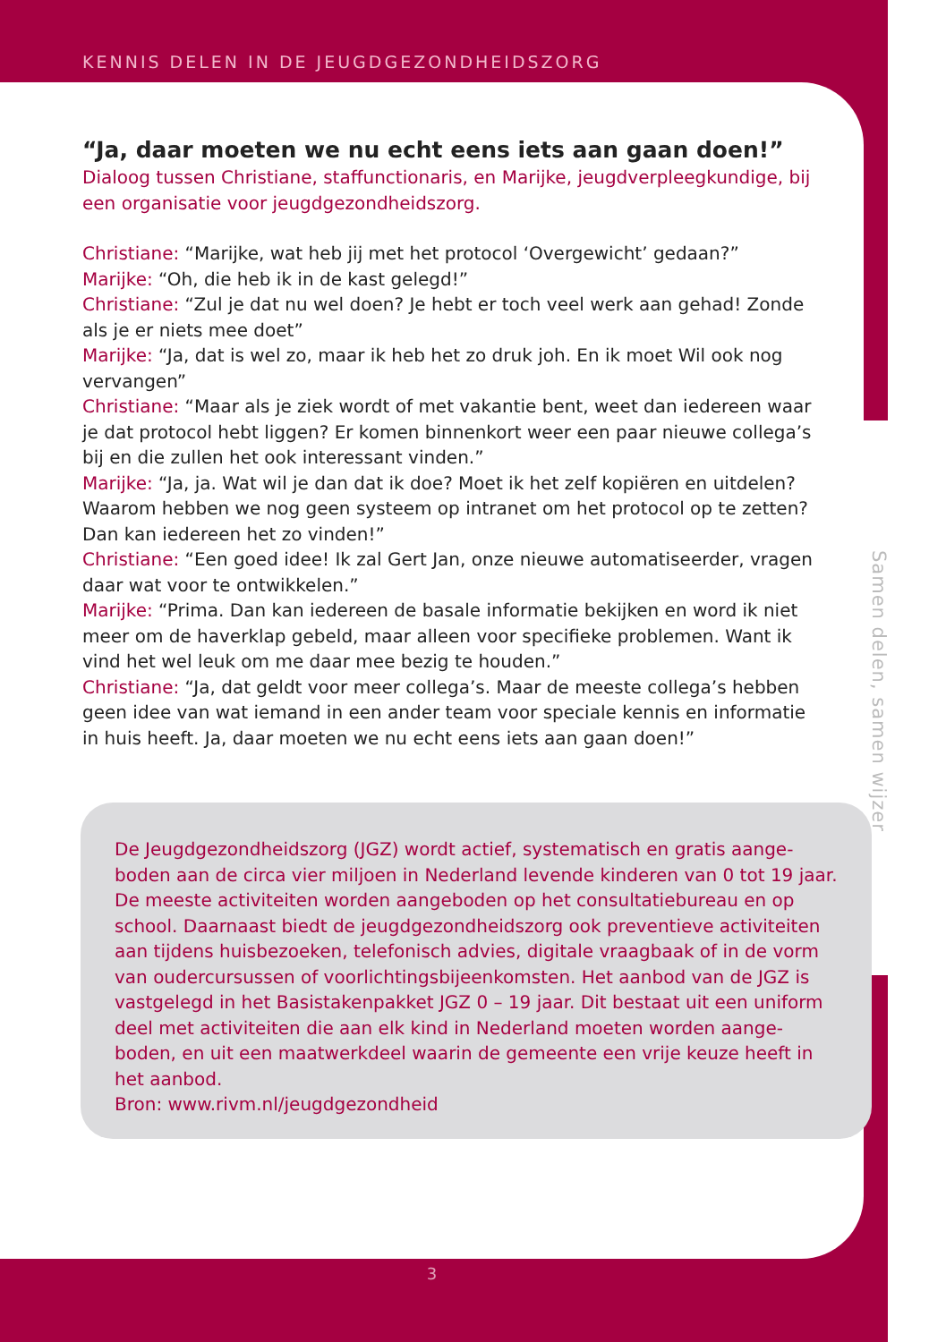KENNIS DELEN IN DE JEUGDGEZONDHEIDSZORG
“Ja, daar moeten we nu echt eens iets aan gaan doen!”
Dialoog tussen Christiane, staffunctionaris, en Marijke, jeugdverpleegkundige, bij een organisatie voor jeugdgezondheidszorg.
Christiane: “Marijke, wat heb jij met het protocol ‘Overgewicht’ gedaan?”
Marijke: “Oh, die heb ik in de kast gelegd!”
Christiane: “Zul je dat nu wel doen? Je hebt er toch veel werk aan gehad! Zonde als je er niets mee doet”
Marijke: “Ja, dat is wel zo, maar ik heb het zo druk joh. En ik moet Wil ook nog vervangen”
Christiane: “Maar als je ziek wordt of met vakantie bent, weet dan iedereen waar je dat protocol hebt liggen? Er komen binnenkort weer een paar nieuwe collega’s bij en die zullen het ook interessant vinden.”
Marijke: “Ja, ja. Wat wil je dan dat ik doe? Moet ik het zelf kopiëren en uitdelen? Waarom hebben we nog geen systeem op intranet om het protocol op te zetten? Dan kan iedereen het zo vinden!”
Christiane: “Een goed idee! Ik zal Gert Jan, onze nieuwe automatiseerder, vragen daar wat voor te ontwikkelen.”
Marijke: “Prima. Dan kan iedereen de basale informatie bekijken en word ik niet meer om de haverklap gebeld, maar alleen voor specifieke problemen. Want ik vind het wel leuk om me daar mee bezig te houden.”
Christiane: “Ja, dat geldt voor meer collega’s. Maar de meeste collega’s hebben geen idee van wat iemand in een ander team voor speciale kennis en informatie in huis heeft. Ja, daar moeten we nu echt eens iets aan gaan doen!”
De Jeugdgezondheidszorg (JGZ) wordt actief, systematisch en gratis aange-boden aan de circa vier miljoen in Nederland levende kinderen van 0 tot 19 jaar. De meeste activiteiten worden aangeboden op het consultatiebureau en op school. Daarnaast biedt de jeugdgezondheidszorg ook preventieve activiteiten aan tijdens huisbezoeken, telefonisch advies, digitale vraagbaak of in de vorm van oudercursussen of voorlichtingsbijeenkomsten. Het aanbod van de JGZ is vastgelegd in het Basistakenpakket JGZ 0 – 19 jaar. Dit bestaat uit een uniform deel met activiteiten die aan elk kind in Nederland moeten worden aange-boden, en uit een maatwerkdeel waarin de gemeente een vrije keuze heeft in het aanbod.
Bron: www.rivm.nl/jeugdgezondheid
Samen delen, samen wijzer
3